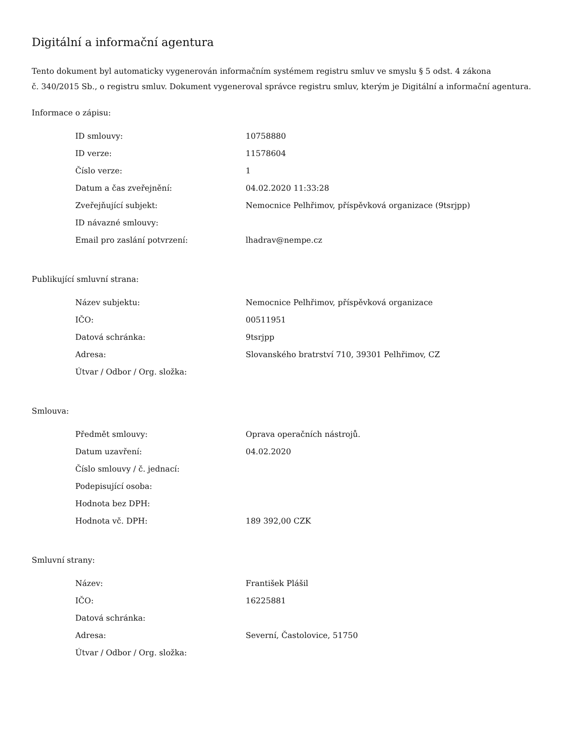Digitální a informační agentura
Tento dokument byl automaticky vygenerován informačním systémem registru smluv ve smyslu § 5 odst. 4 zákona
č. 340/2015 Sb., o registru smluv. Dokument vygeneroval správce registru smluv, kterým je Digitální a informační agentura.
Informace o zápisu:
| ID smlouvy: | 10758880 |
| ID verze: | 11578604 |
| Číslo verze: | 1 |
| Datum a čas zveřejnění: | 04.02.2020 11:33:28 |
| Zveřejňující subjekt: | Nemocnice Pelhřimov, příspěvková organizace (9tsrjpp) |
| ID návazné smlouvy: | |
| Email pro zaslání potvrzení: | lhadrav@nempe.cz |
Publikující smluvní strana:
| Název subjektu: | Nemocnice Pelhřimov, příspěvková organizace |
| IČO: | 00511951 |
| Datová schránka: | 9tsrjpp |
| Adresa: | Slovanského bratrství 710, 39301 Pelhřimov, CZ |
| Útvar / Odbor / Org. složka: | |
Smlouva:
| Předmět smlouvy: | Oprava operačních nástrojů. |
| Datum uzavření: | 04.02.2020 |
| Číslo smlouvy / č. jednací: | |
| Podepisující osoba: | |
| Hodnota bez DPH: | |
| Hodnota vč. DPH: | 189 392,00 CZK |
Smluvní strany:
| Název: | František Plášil |
| IČO: | 16225881 |
| Datová schránka: | |
| Adresa: | Severní, Častolovice, 51750 |
| Útvar / Odbor / Org. složka: | |